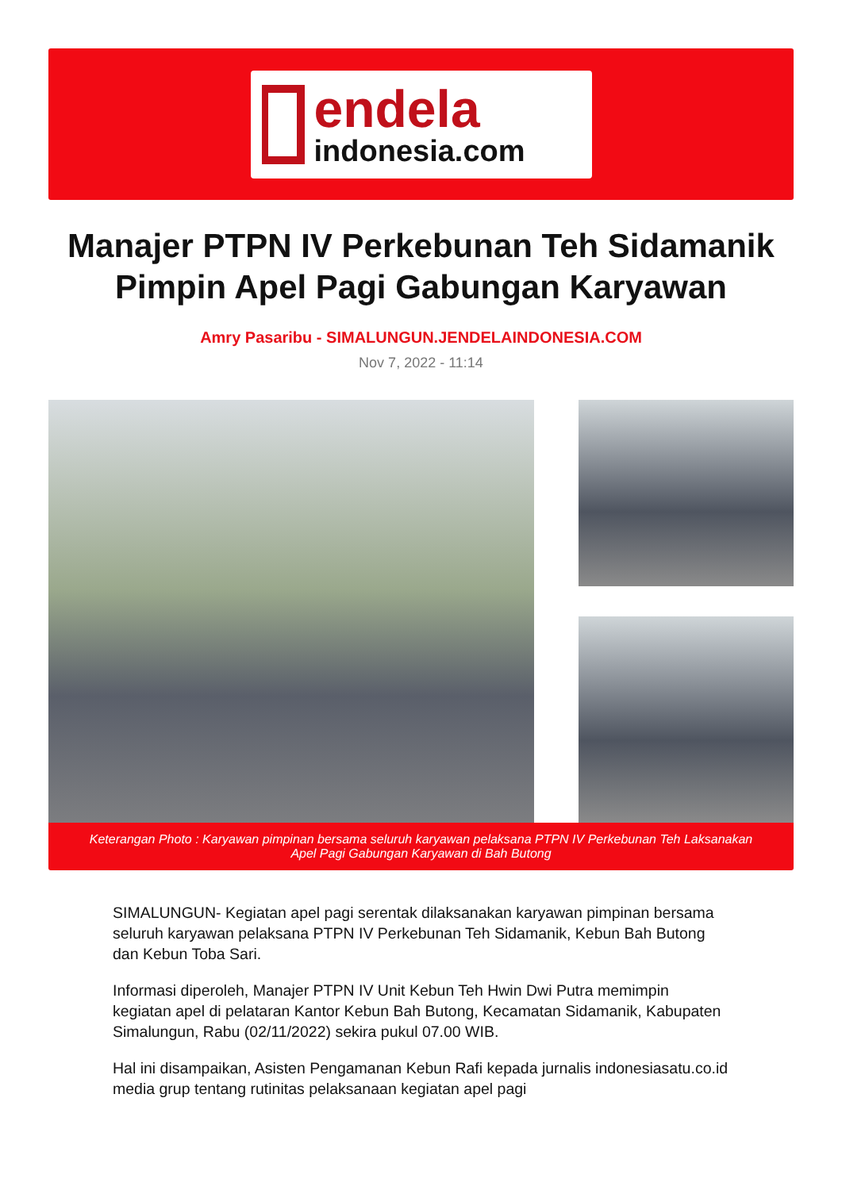endela
indonesia.com
Manajer PTPN IV Perkebunan Teh Sidamanik Pimpin Apel Pagi Gabungan Karyawan
Amry Pasaribu - SIMALUNGUN.JENDELAINDONESIA.COM
Nov 7, 2022 - 11:14
Keterangan Photo : Karyawan pimpinan bersama seluruh karyawan pelaksana PTPN IV Perkebunan Teh Laksanakan Apel Pagi Gabungan Karyawan di Bah Butong
SIMALUNGUN- Kegiatan apel pagi serentak dilaksanakan karyawan pimpinan bersama seluruh karyawan pelaksana PTPN IV Perkebunan Teh Sidamanik, Kebun Bah Butong dan Kebun Toba Sari.
Informasi diperoleh, Manajer PTPN IV Unit Kebun Teh Hwin Dwi Putra memimpin kegiatan apel di pelataran Kantor Kebun Bah Butong, Kecamatan Sidamanik, Kabupaten Simalungun, Rabu (02/11/2022) sekira pukul 07.00 WIB.
Hal ini disampaikan, Asisten Pengamanan Kebun Rafi kepada jurnalis indonesiasatu.co.id media grup tentang rutinitas pelaksanaan kegiatan apel pagi